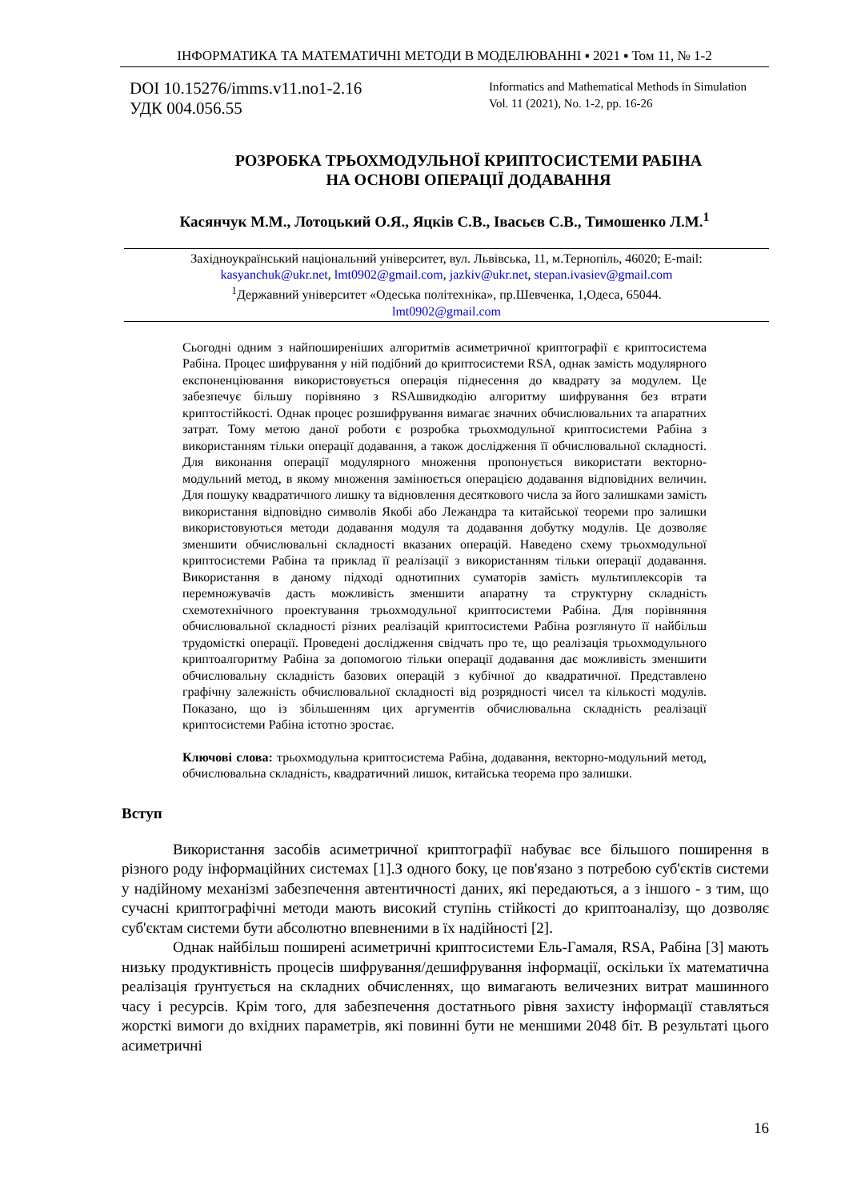ІНФОРМАТИКА ТА МАТЕМАТИЧНІ МЕТОДИ В МОДЕЛЮВАННІ ▪ 2021 ▪ Том 11, № 1-2
DOI 10.15276/imms.v11.no1-2.16
УДК 004.056.55
Informatics and Mathematical Methods in Simulation
Vol. 11 (2021), No. 1-2, pp. 16-26
РОЗРОБКА ТРЬОХМОДУЛЬНОЇ КРИПТОСИСТЕМИ РАБІНА
НА ОСНОВІ ОПЕРАЦІЇ ДОДАВАННЯ
Касянчук М.М., Лотоцький О.Я., Яцків С.В., Івасьєв С.В., Тимошенко Л.М.<sup>1</sup>
Західноукраїнський національний університет, вул. Львівська, 11, м.Тернопіль, 46020; E-mail:
kasyanchuk@ukr.net, lmt0902@gmail.com, jazkiv@ukr.net, stepan.ivasiev@gmail.com
<sup>1</sup> Державний університет «Одеська політехніка», пр.Шевченка, 1,Одеса, 65044.
lmt0902@gmail.com
Сьогодні одним з найпоширеніших алгоритмів асиметричної криптографії є криптосистема Рабіна. Процес шифрування у ній подібний до криптосистеми RSA, однак замість модулярного експоненціювання використовується операція піднесення до квадрату за модулем. Це забезпечує більшу порівняно з RSAшвидкодію алгоритму шифрування без втрати криптостійкості. Однак процес розшифрування вимагає значних обчислювальних та апаратних затрат. Тому метою даної роботи є розробка трьохмодульної криптосистеми Рабіна з використанням тільки операції додавання, а також дослідження її обчислювальної складності. Для виконання операції модулярного множення пропонується використати векторно-модульний метод, в якому множення замінюється операцією додавання відповідних величин. Для пошуку квадратичного лишку та відновлення десяткового числа за його залишками замість використання відповідно символів Якобі або Лежандра та китайської теореми про залишки використовуються методи додавання модуля та додавання добутку модулів. Це дозволяє зменшити обчислювальні складності вказаних операцій. Наведено схему трьохмодульної криптосистеми Рабіна та приклад її реалізації з використанням тільки операції додавання. Використання в даному підході однотипних суматорів замість мультиплексорів та перемножувачів дасть можливість зменшити апаратну та структурну складність схемотехнічного проектування трьохмодульної криптосистеми Рабіна. Для порівняння обчислювальної складності різних реалізацій криптосистеми Рабіна розглянуто її найбільш трудомісткі операції. Проведені дослідження свідчать про те, що реалізація трьохмодульного криптоалгоритму Рабіна за допомогою тільки операції додавання дає можливість зменшити обчислювальну складність базових операцій з кубічної до квадратичної. Представлено графічну залежність обчислювальної складності від розрядності чисел та кількості модулів. Показано, що із збільшенням цих аргументів обчислювальна складність реалізації криптосистеми Рабіна істотно зростає.
Ключові слова: трьохмодульна криптосистема Рабіна, додавання, векторно-модульний метод, обчислювальна складність, квадратичний лишок, китайська теорема про залишки.
Вступ
Використання засобів асиметричної криптографії набуває все більшого поширення в різного роду інформаційних системах [1].З одного боку, це пов'язано з потребою суб'єктів системи у надійному механізмі забезпечення автентичності даних, які передаються, а з іншого - з тим, що сучасні криптографічні методи мають високий ступінь стійкості до криптоаналізу, що дозволяє суб'єктам системи бути абсолютно впевненими в їх надійності [2].
Однак найбільш поширені асиметричні криптосистеми Ель-Гамаля, RSA, Рабіна [3] мають низьку продуктивність процесів шифрування/дешифрування інформації, оскільки їх математична реалізація ґрунтується на складних обчисленнях, що вимагають величезних витрат машинного часу і ресурсів. Крім того, для забезпечення достатнього рівня захисту інформації ставляться жорсткі вимоги до вхідних параметрів, які повинні бути не меншими 2048 біт. В результаті цього асиметричні
16